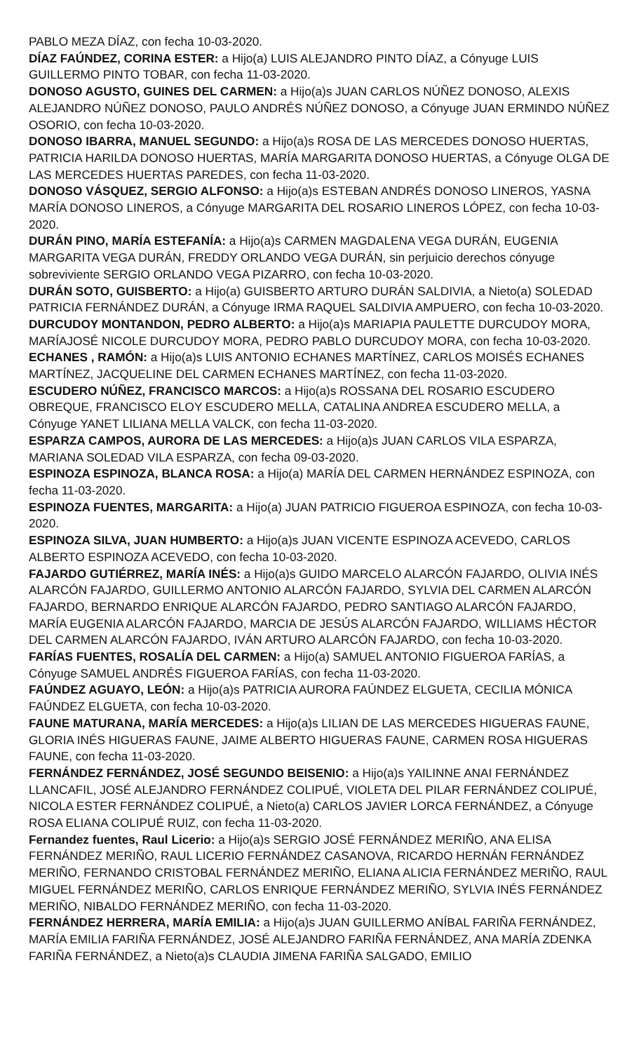PABLO MEZA DÍAZ, con fecha 10-03-2020.
DÍAZ FAÚNDEZ, CORINA ESTER: a Hijo(a) LUIS ALEJANDRO PINTO DÍAZ, a Cónyuge LUIS GUILLERMO PINTO TOBAR, con fecha 11-03-2020.
DONOSO AGUSTO, GUINES DEL CARMEN: a Hijo(a)s JUAN CARLOS NÚÑEZ DONOSO, ALEXIS ALEJANDRO NÚÑEZ DONOSO, PAULO ANDRÉS NÚÑEZ DONOSO, a Cónyuge JUAN ERMINDO NÚÑEZ OSORIO, con fecha 10-03-2020.
DONOSO IBARRA, MANUEL SEGUNDO: a Hijo(a)s ROSA DE LAS MERCEDES DONOSO HUERTAS, PATRICIA HARILDA DONOSO HUERTAS, MARÍA MARGARITA DONOSO HUERTAS, a Cónyuge OLGA DE LAS MERCEDES HUERTAS PAREDES, con fecha 11-03-2020.
DONOSO VÁSQUEZ, SERGIO ALFONSO: a Hijo(a)s ESTEBAN ANDRÉS DONOSO LINEROS, YASNA MARÍA DONOSO LINEROS, a Cónyuge MARGARITA DEL ROSARIO LINEROS LÓPEZ, con fecha 10-03-2020.
DURÁN PINO, MARÍA ESTEFANÍA: a Hijo(a)s CARMEN MAGDALENA VEGA DURÁN, EUGENIA MARGARITA VEGA DURÁN, FREDDY ORLANDO VEGA DURÁN, sin perjuicio derechos cónyuge sobreviviente SERGIO ORLANDO VEGA PIZARRO, con fecha 10-03-2020.
DURÁN SOTO, GUISBERTO: a Hijo(a) GUISBERTO ARTURO DURÁN SALDIVIA, a Nieto(a) SOLEDAD PATRICIA FERNÁNDEZ DURÁN, a Cónyuge IRMA RAQUEL SALDIVIA AMPUERO, con fecha 10-03-2020.
DURCUDOY MONTANDON, PEDRO ALBERTO: a Hijo(a)s MARIAPIA PAULETTE DURCUDOY MORA, MARÍAJOSÉ NICOLE DURCUDOY MORA, PEDRO PABLO DURCUDOY MORA, con fecha 10-03-2020.
ECHANES , RAMÓN: a Hijo(a)s LUIS ANTONIO ECHANES MARTÍNEZ, CARLOS MOISÉS ECHANES MARTÍNEZ, JACQUELINE DEL CARMEN ECHANES MARTÍNEZ, con fecha 11-03-2020.
ESCUDERO NÚÑEZ, FRANCISCO MARCOS: a Hijo(a)s ROSSANA DEL ROSARIO ESCUDERO OBREQUE, FRANCISCO ELOY ESCUDERO MELLA, CATALINA ANDREA ESCUDERO MELLA, a Cónyuge YANET LILIANA MELLA VALCK, con fecha 11-03-2020.
ESPARZA CAMPOS, AURORA DE LAS MERCEDES: a Hijo(a)s JUAN CARLOS VILA ESPARZA, MARIANA SOLEDAD VILA ESPARZA, con fecha 09-03-2020.
ESPINOZA ESPINOZA, BLANCA ROSA: a Hijo(a) MARÍA DEL CARMEN HERNÁNDEZ ESPINOZA, con fecha 11-03-2020.
ESPINOZA FUENTES, MARGARITA: a Hijo(a) JUAN PATRICIO FIGUEROA ESPINOZA, con fecha 10-03-2020.
ESPINOZA SILVA, JUAN HUMBERTO: a Hijo(a)s JUAN VICENTE ESPINOZA ACEVEDO, CARLOS ALBERTO ESPINOZA ACEVEDO, con fecha 10-03-2020.
FAJARDO GUTIÉRREZ, MARÍA INÉS: a Hijo(a)s GUIDO MARCELO ALARCÓN FAJARDO, OLIVIA INÉS ALARCÓN FAJARDO, GUILLERMO ANTONIO ALARCÓN FAJARDO, SYLVIA DEL CARMEN ALARCÓN FAJARDO, BERNARDO ENRIQUE ALARCÓN FAJARDO, PEDRO SANTIAGO ALARCÓN FAJARDO, MARÍA EUGENIA ALARCÓN FAJARDO, MARCIA DE JESÚS ALARCÓN FAJARDO, WILLIAMS HÉCTOR DEL CARMEN ALARCÓN FAJARDO, IVÁN ARTURO ALARCÓN FAJARDO, con fecha 10-03-2020.
FARÍAS FUENTES, ROSALÍA DEL CARMEN: a Hijo(a) SAMUEL ANTONIO FIGUEROA FARÍAS, a Cónyuge SAMUEL ANDRÉS FIGUEROA FARÍAS, con fecha 11-03-2020.
FAÚNDEZ AGUAYO, LEÓN: a Hijo(a)s PATRICIA AURORA FAÚNDEZ ELGUETA, CECILIA MÓNICA FAÚNDEZ ELGUETA, con fecha 10-03-2020.
FAUNE MATURANA, MARÍA MERCEDES: a Hijo(a)s LILIAN DE LAS MERCEDES HIGUERAS FAUNE, GLORIA INÉS HIGUERAS FAUNE, JAIME ALBERTO HIGUERAS FAUNE, CARMEN ROSA HIGUERAS FAUNE, con fecha 11-03-2020.
FERNÁNDEZ FERNÁNDEZ, JOSÉ SEGUNDO BEISENIO: a Hijo(a)s YAILINNE ANAI FERNÁNDEZ LLANCAFIL, JOSÉ ALEJANDRO FERNÁNDEZ COLIPUÉ, VIOLETA DEL PILAR FERNÁNDEZ COLIPUÉ, NICOLA ESTER FERNÁNDEZ COLIPUÉ, a Nieto(a) CARLOS JAVIER LORCA FERNÁNDEZ, a Cónyuge ROSA ELIANA COLIPUÉ RUIZ, con fecha 11-03-2020.
Fernandez fuentes, Raul Licerio: a Hijo(a)s SERGIO JOSÉ FERNÁNDEZ MERIÑO, ANA ELISA FERNÁNDEZ MERIÑO, RAUL LICERIO FERNÁNDEZ CASANOVA, RICARDO HERNÁN FERNÁNDEZ MERIÑO, FERNANDO CRISTOBAL FERNÁNDEZ MERIÑO, ELIANA ALICIA FERNÁNDEZ MERIÑO, RAUL MIGUEL FERNÁNDEZ MERIÑO, CARLOS ENRIQUE FERNÁNDEZ MERIÑO, SYLVIA INÉS FERNÁNDEZ MERIÑO, NIBALDO FERNÁNDEZ MERIÑO, con fecha 11-03-2020.
FERNÁNDEZ HERRERA, MARÍA EMILIA: a Hijo(a)s JUAN GUILLERMO ANÍBAL FARIÑA FERNÁNDEZ, MARÍA EMILIA FARIÑA FERNÁNDEZ, JOSÉ ALEJANDRO FARIÑA FERNÁNDEZ, ANA MARÍA ZDENKA FARIÑA FERNÁNDEZ, a Nieto(a)s CLAUDIA JIMENA FARIÑA SALGADO, EMILIO